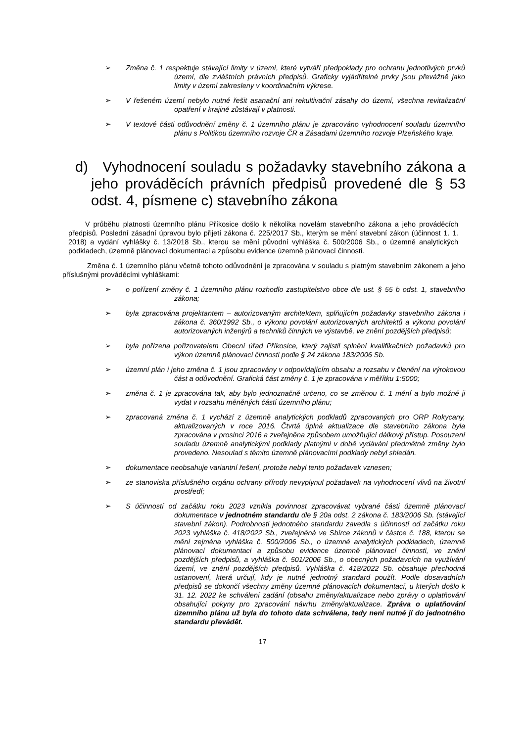➢ Změna č. 1 respektuje stávající limity v území, které vytváří předpoklady pro ochranu jednotlivých prvků území, dle zvláštních právních předpisů. Graficky vyjádřitelné prvky jsou převážně jako limity v území zakresleny v koordinačním výkrese.
➢ V řešeném území nebylo nutné řešit asanační ani rekultivační zásahy do území, všechna revitalizační opatření v krajině zůstávají v platnosti.
➢ V textové části odůvodnění změny č. 1 územního plánu je zpracováno vyhodnocení souladu územního plánu s Politikou územního rozvoje ČR a Zásadami územního rozvoje Plzeňského kraje.
d) Vyhodnocení souladu s požadavky stavebního zákona a jeho prováděcích právních předpisů provedené dle § 53 odst. 4, písmene c) stavebního zákona
V průběhu platnosti územního plánu Příkosice došlo k několika novelám stavebního zákona a jeho prováděcích předpisů. Poslední zásadní úpravou bylo přijetí zákona č. 225/2017 Sb., kterým se mění stavební zákon (účinnost 1. 1. 2018) a vydání vyhlášky č. 13/2018 Sb., kterou se mění původní vyhláška č. 500/2006 Sb., o územně analytických podkladech, územně plánovací dokumentaci a způsobu evidence územně plánovací činnosti.
Změna č. 1 územního plánu včetně tohoto odůvodnění je zpracována v souladu s platným stavebním zákonem a jeho příslušnými prováděcími vyhláškami:
➢ o pořízení změny č. 1 územního plánu rozhodlo zastupitelstvo obce dle ust. § 55 b odst. 1, stavebního zákona;
➢ byla zpracována projektantem – autorizovaným architektem, splňujícím požadavky stavebního zákona i zákona č. 360/1992 Sb., o výkonu povolání autorizovaných architektů a výkonu povolání autorizovaných inženýrů a techniků činných ve výstavbě, ve znění pozdějších předpisů;
➢ byla pořízena pořizovatelem Obecní úřad Příkosice, který zajistil splnění kvalifikačních požadavků pro výkon územně plánovací činnosti podle § 24 zákona 183/2006 Sb.
➢ územní plán i jeho změna č. 1 jsou zpracovány v odpovídajícím obsahu a rozsahu v členění na výrokovou část a odůvodnění. Grafická část změny č. 1 je zpracována v měřítku 1:5000;
➢ změna č. 1 je zpracována tak, aby bylo jednoznačně určeno, co se změnou č. 1 mění a bylo možné ji vydat v rozsahu měněných částí územního plánu;
➢ zpracovaná změna č. 1 vychází z územně analytických podkladů zpracovaných pro ORP Rokycany, aktualizovaných v roce 2016. Čtvrtá úplná aktualizace dle stavebního zákona byla zpracována v prosinci 2016 a zveřejněna způsobem umožňující dálkový přístup. Posouzení souladu územně analytickými podklady platnými v době vydávání předmětné změny bylo provedeno. Nesoulad s těmito územně plánovacími podklady nebyl shledán.
➢ dokumentace neobsahuje variantní řešení, protože nebyl tento požadavek vznesen;
➢ ze stanoviska příslušného orgánu ochrany přírody nevyplynul požadavek na vyhodnocení vlivů na životní prostředí;
➢ S účinností od začátku roku 2023 vznikla povinnost zpracovávat vybrané části územně plánovací dokumentace v jednotném standardu dle § 20a odst. 2 zákona č. 183/2006 Sb. (stávající stavební zákon). Podrobnosti jednotného standardu zavedla s účinností od začátku roku 2023 vyhláška č. 418/2022 Sb., zveřejněná ve Sbírce zákonů v částce č. 188, kterou se mění zejména vyhláška č. 500/2006 Sb., o územně analytických podkladech, územně plánovací dokumentaci a způsobu evidence územně plánovací činnosti, ve znění pozdějších předpisů, a vyhláška č. 501/2006 Sb., o obecných požadavcích na využívání území, ve znění pozdějších předpisů. Vyhláška č. 418/2022 Sb. obsahuje přechodná ustanovení, která určují, kdy je nutné jednotný standard použít. Podle dosavadních předpisů se dokončí všechny změny územně plánovacích dokumentací, u kterých došlo k 31. 12. 2022 ke schválení zadání (obsahu změny/aktualizace nebo zprávy o uplatňování obsahující pokyny pro zpracování návrhu změny/aktualizace. Zpráva o uplatňování územního plánu už byla do tohoto data schválena, tedy není nutné jí do jednotného standardu převádět.
17